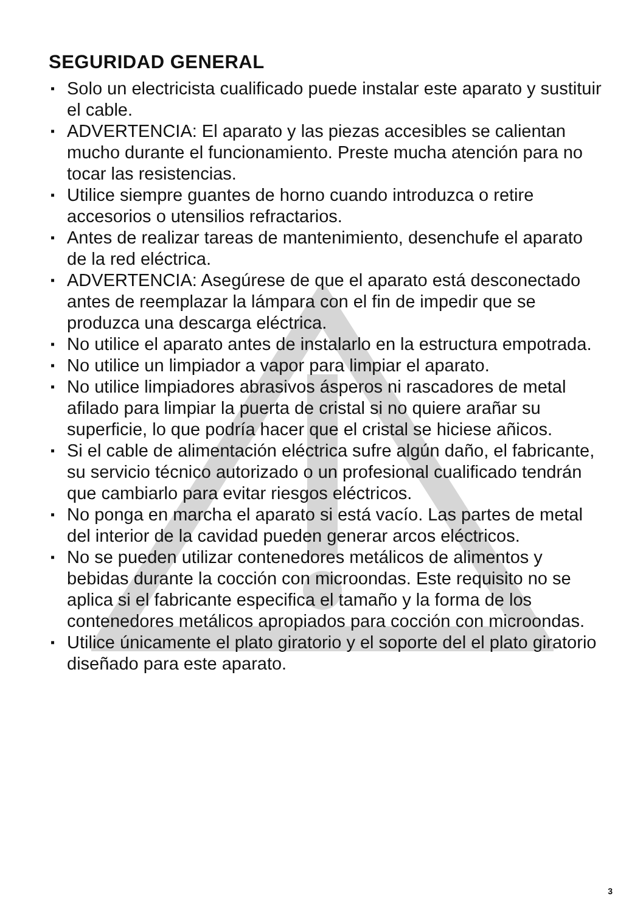SEGURIDAD GENERAL
▪ Solo un electricista cualificado puede instalar este aparato y sustituir el cable.
▪ ADVERTENCIA: El aparato y las piezas accesibles se calientan mucho durante el funcionamiento. Preste mucha atención para no tocar las resistencias.
▪ Utilice siempre guantes de horno cuando introduzca o retire accesorios o utensilios refractarios.
▪ Antes de realizar tareas de mantenimiento, desenchufe el aparato de la red eléctrica.
▪ ADVERTENCIA: Asegúrese de que el aparato está desconectado antes de reemplazar la lámpara con el fin de impedir que se produzca una descarga eléctrica.
▪ No utilice el aparato antes de instalarlo en la estructura empotrada.
▪ No utilice un limpiador a vapor para limpiar el aparato.
▪ No utilice limpiadores abrasivos ásperos ni rascadores de metal afilado para limpiar la puerta de cristal si no quiere arañar su superficie, lo que podría hacer que el cristal se hiciese añicos.
▪ Si el cable de alimentación eléctrica sufre algún daño, el fabricante, su servicio técnico autorizado o un profesional cualificado tendrán que cambiarlo para evitar riesgos eléctricos.
▪ No ponga en marcha el aparato si está vacío. Las partes de metal del interior de la cavidad pueden generar arcos eléctricos.
▪ No se pueden utilizar contenedores metálicos de alimentos y bebidas durante la cocción con microondas. Este requisito no se aplica si el fabricante especifica el tamaño y la forma de los contenedores metálicos apropiados para cocción con microondas.
▪ Utilice únicamente el plato giratorio y el soporte del el plato giratorio diseñado para este aparato.
3